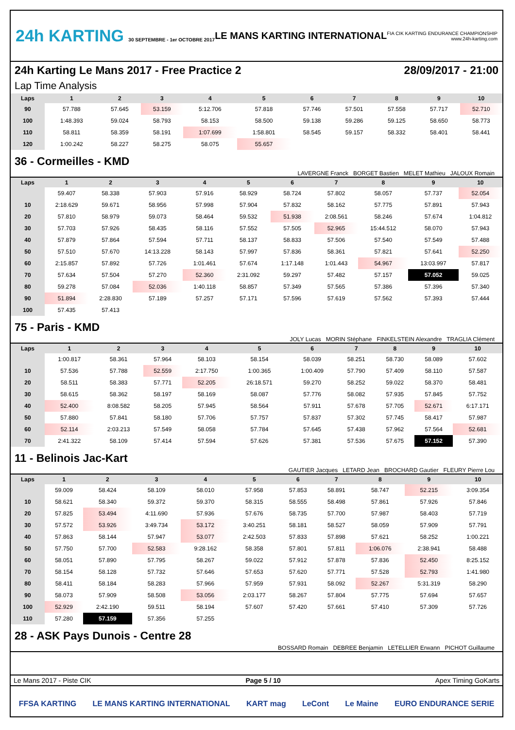24h KARTING 30 SEPTEMBRE - 1er OCTOBRE 2017
LE MANS KARTING INTERNATIONAL
FIA CIK KARTING ENDURANCE CHAMPIONSHIP
www.24h-karting.com
24h Karting Le Mans 2017 - Free Practice 2 28/09/2017 - 21:00
Lap Time Analysis
| Laps | 1 | 2 | 3 | 4 | 5 | 6 | 7 | 8 | 9 | 10 |
| --- | --- | --- | --- | --- | --- | --- | --- | --- | --- | --- |
| 90 | 57.788 | 57.645 | 53.159 | 5:12.706 | 57.818 | 57.746 | 57.501 | 57.558 | 57.717 | 52.710 |
| 100 | 1:48.393 | 59.024 | 58.793 | 58.153 | 58.500 | 59.138 | 59.286 | 59.125 | 58.650 | 58.773 |
| 110 | 58.811 | 58.359 | 58.191 | 1:07.699 | 1:58.801 | 58.545 | 59.157 | 58.332 | 58.401 | 58.441 |
| 120 | 1:00.242 | 58.227 | 58.275 | 58.075 | 55.657 | | | | | |
36 - Cormeilles - KMD
LAVERGNE Franck BORGET Bastien MELET Mathieu JALOUX Romain
| Laps | 1 | 2 | 3 | 4 | 5 | 6 | 7 | 8 | 9 | 10 |
| --- | --- | --- | --- | --- | --- | --- | --- | --- | --- | --- |
| | 59.407 | 58.338 | 57.903 | 57.916 | 58.929 | 58.724 | 57.802 | 58.057 | 57.737 | 52.054 |
| 10 | 2:18.629 | 59.671 | 58.956 | 57.998 | 57.904 | 57.832 | 58.162 | 57.775 | 57.891 | 57.943 |
| 20 | 57.810 | 58.979 | 59.073 | 58.464 | 59.532 | 51.938 | 2:08.561 | 58.246 | 57.674 | 1:04.812 |
| 30 | 57.703 | 57.926 | 58.435 | 58.116 | 57.552 | 57.505 | 52.965 | 15:44.512 | 58.070 | 57.943 |
| 40 | 57.879 | 57.864 | 57.594 | 57.711 | 58.137 | 58.833 | 57.506 | 57.540 | 57.549 | 57.488 |
| 50 | 57.510 | 57.670 | 14:13.228 | 58.143 | 57.997 | 57.836 | 58.361 | 57.821 | 57.641 | 52.250 |
| 60 | 2:15.857 | 57.892 | 57.726 | 1:01.461 | 57.674 | 1:17.148 | 1:01.443 | 54.967 | 13:03.997 | 57.817 |
| 70 | 57.634 | 57.504 | 57.270 | 52.360 | 2:31.092 | 59.297 | 57.482 | 57.157 | 57.052 | 59.025 |
| 80 | 59.278 | 57.084 | 52.036 | 1:40.118 | 58.857 | 57.349 | 57.565 | 57.386 | 57.396 | 57.340 |
| 90 | 51.894 | 2:28.830 | 57.189 | 57.257 | 57.171 | 57.596 | 57.619 | 57.562 | 57.393 | 57.444 |
| 100 | 57.435 | 57.413 | | | | | | | | |
75 - Paris - KMD
JOLY Lucas MORIN Stéphane FINKELSTEIN Alexandre TRAGLIA Clément
| Laps | 1 | 2 | 3 | 4 | 5 | 6 | 7 | 8 | 9 | 10 |
| --- | --- | --- | --- | --- | --- | --- | --- | --- | --- | --- |
| | 1:00.817 | 58.361 | 57.964 | 58.103 | 58.154 | 58.039 | 58.251 | 58.730 | 58.089 | 57.602 |
| 10 | 57.536 | 57.788 | 52.559 | 2:17.750 | 1:00.365 | 1:00.409 | 57.790 | 57.409 | 58.110 | 57.587 |
| 20 | 58.511 | 58.383 | 57.771 | 52.205 | 26:18.571 | 59.270 | 58.252 | 59.022 | 58.370 | 58.481 |
| 30 | 58.615 | 58.362 | 58.197 | 58.169 | 58.087 | 57.776 | 58.082 | 57.935 | 57.845 | 57.752 |
| 40 | 52.400 | 8:08.582 | 58.205 | 57.945 | 58.564 | 57.911 | 57.678 | 57.705 | 52.671 | 6:17.171 |
| 50 | 57.880 | 57.841 | 58.180 | 57.706 | 57.757 | 57.837 | 57.302 | 57.745 | 58.417 | 57.987 |
| 60 | 52.114 | 2:03.213 | 57.549 | 58.058 | 57.784 | 57.645 | 57.438 | 57.962 | 57.564 | 52.681 |
| 70 | 2:41.322 | 58.109 | 57.414 | 57.594 | 57.626 | 57.381 | 57.536 | 57.675 | 57.152 | 57.390 |
11 - Belinois Jac-Kart
GAUTIER Jacques LETARD Jean BROCHARD Gautier FLEURY Pierre Lou
| Laps | 1 | 2 | 3 | 4 | 5 | 6 | 7 | 8 | 9 | 10 |
| --- | --- | --- | --- | --- | --- | --- | --- | --- | --- | --- |
| | 59.009 | 58.424 | 58.109 | 58.010 | 57.958 | 57.853 | 58.891 | 58.747 | 52.215 | 3:09.354 |
| 10 | 58.621 | 58.340 | 59.372 | 59.370 | 58.315 | 58.555 | 58.498 | 57.861 | 57.926 | 57.846 |
| 20 | 57.825 | 53.494 | 4:11.690 | 57.936 | 57.676 | 58.735 | 57.700 | 57.987 | 58.403 | 57.719 |
| 30 | 57.572 | 53.926 | 3:49.734 | 53.172 | 3:40.251 | 58.181 | 58.527 | 58.059 | 57.909 | 57.791 |
| 40 | 57.863 | 58.144 | 57.947 | 53.077 | 2:42.503 | 57.833 | 57.898 | 57.621 | 58.252 | 1:00.221 |
| 50 | 57.750 | 57.700 | 52.583 | 9:28.162 | 58.358 | 57.801 | 57.811 | 1:06.076 | 2:38.941 | 58.488 |
| 60 | 58.051 | 57.890 | 57.795 | 58.267 | 59.022 | 57.912 | 57.878 | 57.836 | 52.450 | 8:25.152 |
| 70 | 58.154 | 58.128 | 57.732 | 57.646 | 57.653 | 57.620 | 57.771 | 57.528 | 52.793 | 1:41.980 |
| 80 | 58.411 | 58.184 | 58.283 | 57.966 | 57.959 | 57.931 | 58.092 | 52.267 | 5:31.319 | 58.290 |
| 90 | 58.073 | 57.909 | 58.508 | 53.056 | 2:03.177 | 58.267 | 57.804 | 57.775 | 57.694 | 57.657 |
| 100 | 52.929 | 2:42.190 | 59.511 | 58.194 | 57.607 | 57.420 | 57.661 | 57.410 | 57.309 | 57.726 |
| 110 | 57.280 | 57.159 | 57.356 | 57.255 | | | | | | |
28 - ASK Pays Dunois - Centre 28
BOSSARD Romain DEBREE Benjamin LETELLIER Erwann PICHOT Guillaume
Le Mans 2017 - Piste CIK Page 5 / 10 Apex Timing GoKarts
FFSA KARTING LE MANS KARTING INTERNATIONAL KART mag LeCont Le Maine EURO ENDURANCE SERIE